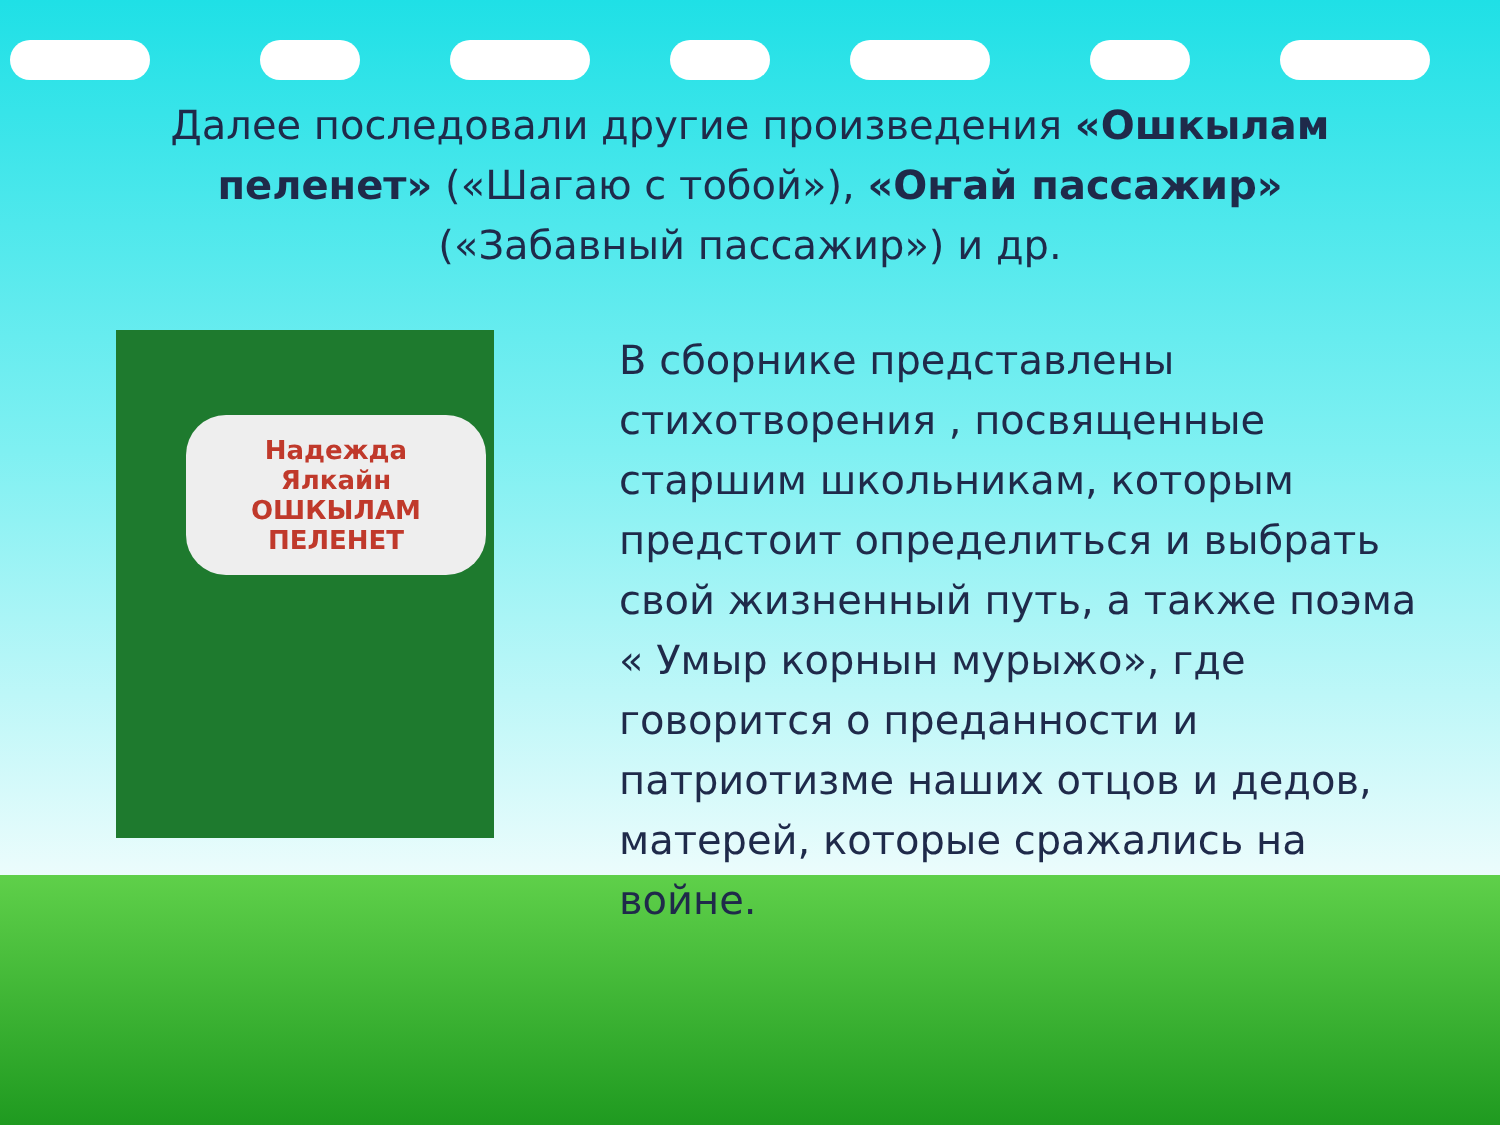Далее последовали другие произведения «Ошкылам пеленет» («Шагаю с тобой»), «Оҥай пассажир» («Забавный пассажир») и др.
Надежда Ялкайн
ОШКЫЛАМ ПЕЛЕНЕТ
В сборнике представлены стихотворения , посвященные старшим школьникам, которым предстоит определиться и выбрать свой жизненный путь, а также поэма « Умыр корнын мурыжо», где говорится о преданности и патриотизме наших отцов и дедов, матерей, которые сражались на войне.